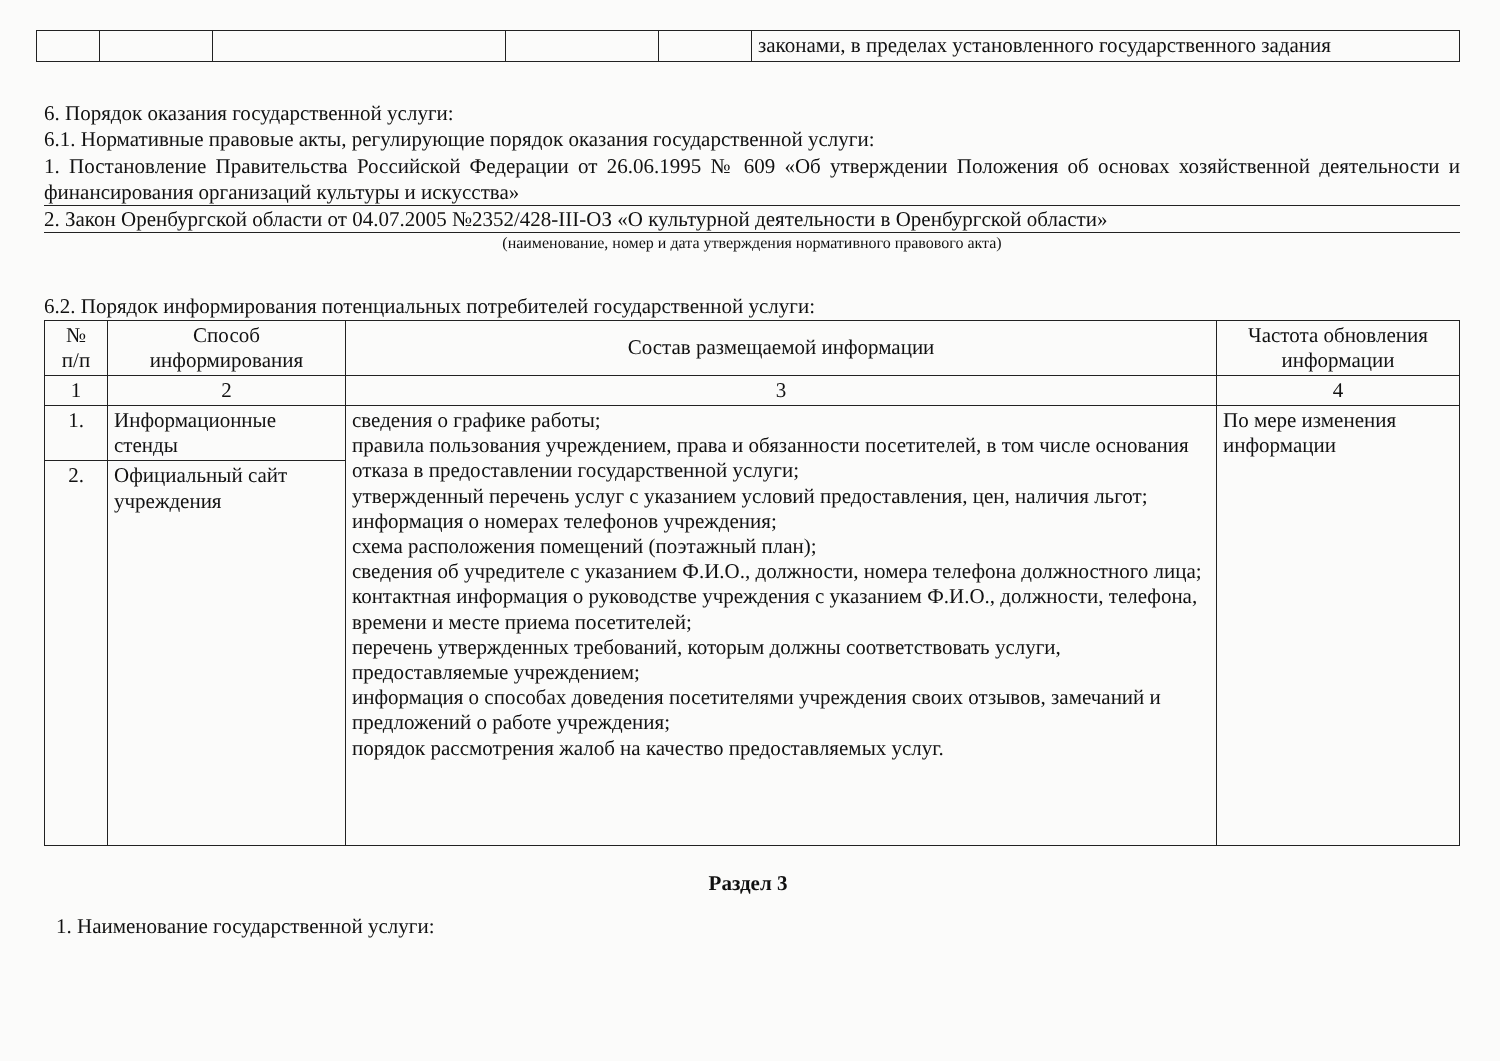| | | | | | законами, в пределах установленного государственного задания |
6. Порядок оказания государственной услуги:
6.1. Нормативные правовые акты, регулирующие порядок оказания государственной услуги:
1. Постановление Правительства Российской Федерации от 26.06.1995 № 609 «Об утверждении Положения об основах хозяйственной деятельности и финансирования организаций культуры и искусства»
2. Закон Оренбургской области от 04.07.2005 №2352/428-III-ОЗ «О культурной деятельности в Оренбургской области»
(наименование, номер и дата утверждения нормативного правового акта)
6.2. Порядок информирования потенциальных потребителей государственной услуги:
| № п/п | Способ информирования | Состав размещаемой информации | Частота обновления информации |
| --- | --- | --- | --- |
| 1 | 2 | 3 | 4 |
| 1. | Информационные стенды | сведения о графике работы; правила пользования учреждением, права и обязанности посетителей, в том числе основания отказа в предоставлении государственной услуги; утвержденный перечень услуг с указанием условий предоставления, цен, наличия льгот; информация о номерах телефонов учреждения; схема расположения помещений (поэтажный план); сведения об учредителе с указанием Ф.И.О., должности, номера телефона должностного лица; контактная информация о руководстве учреждения с указанием Ф.И.О., должности, телефона, времени и месте приема посетителей; перечень утвержденных требований, которым должны соответствовать услуги, предоставляемые учреждением; информация о способах доведения посетителями учреждения своих отзывов, замечаний и предложений о работе учреждения; порядок рассмотрения жалоб на качество предоставляемых услуг. | По мере изменения информации |
| 2. | Официальный сайт учреждения | | |
Раздел 3
1. Наименование государственной услуги: